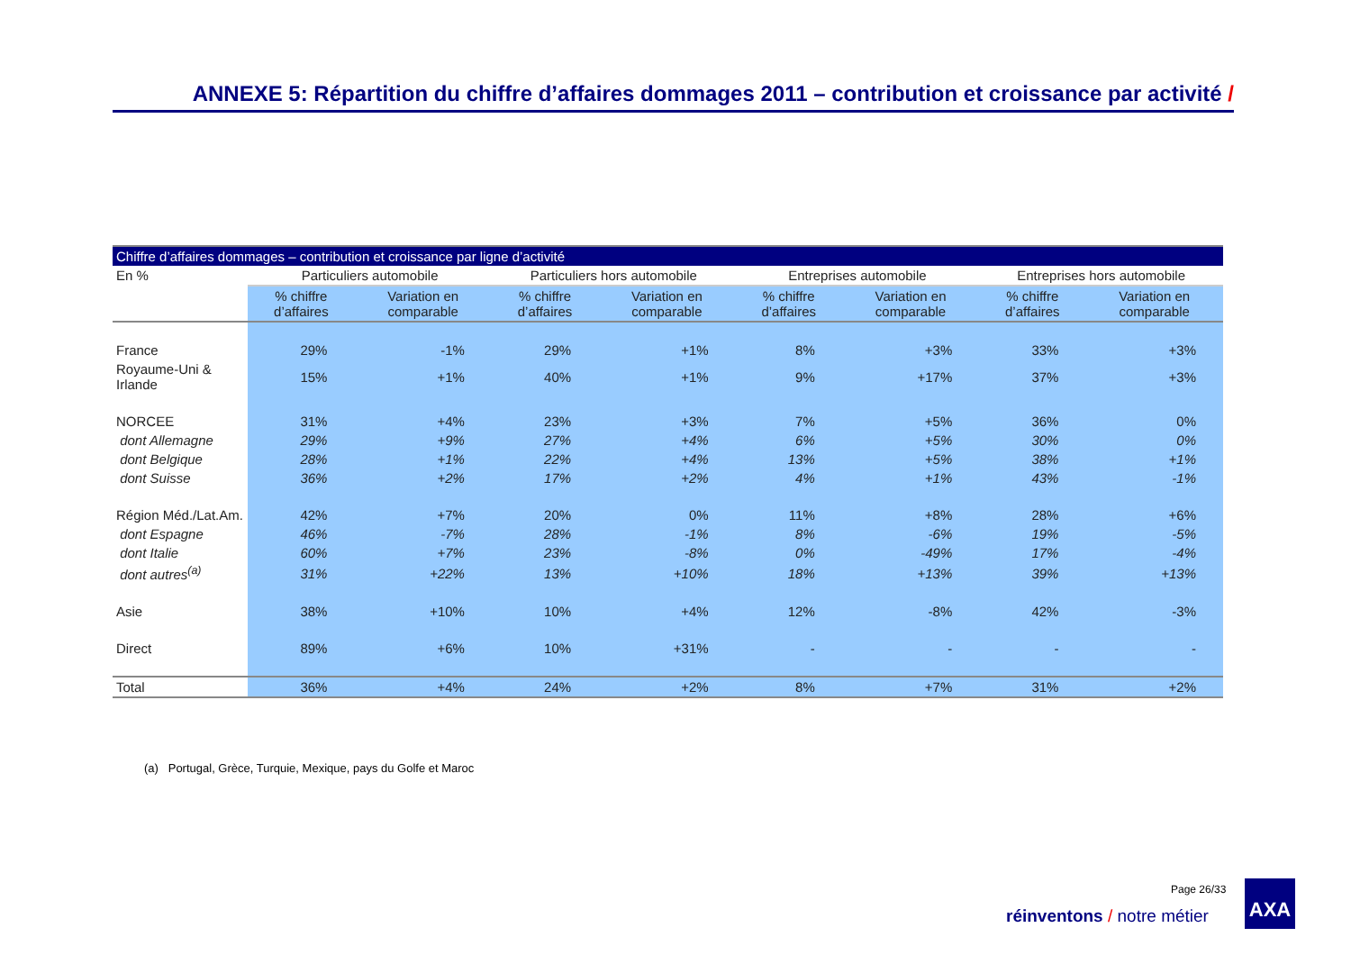ANNEXE 5: Répartition du chiffre d’affaires dommages 2011 – contribution et croissance par activité /
| Chiffre d’affaires dommages – contribution et croissance par ligne d’activité | | | | | | | | |
| --- | --- | --- | --- | --- | --- | --- | --- | --- |
| En % | Particuliers automobile | | Particuliers hors automobile | | Entreprises automobile | | Entreprises hors automobile | |
| | % chiffre d’affaires | Variation en comparable | % chiffre d’affaires | Variation en comparable | % chiffre d’affaires | Variation en comparable | % chiffre d’affaires | Variation en comparable |
| France | 29% | -1% | 29% | +1% | 8% | +3% | 33% | +3% |
| Royaume-Uni & Irlande | 15% | +1% | 40% | +1% | 9% | +17% | 37% | +3% |
| NORCEE | 31% | +4% | 23% | +3% | 7% | +5% | 36% | 0% |
| dont Allemagne | 29% | +9% | 27% | +4% | 6% | +5% | 30% | 0% |
| dont Belgique | 28% | +1% | 22% | +4% | 13% | +5% | 38% | +1% |
| dont Suisse | 36% | +2% | 17% | +2% | 4% | +1% | 43% | -1% |
| Région Méd./Lat.Am. | 42% | +7% | 20% | 0% | 11% | +8% | 28% | +6% |
| dont Espagne | 46% | -7% | 28% | -1% | 8% | -6% | 19% | -5% |
| dont Italie | 60% | +7% | 23% | -8% | 0% | -49% | 17% | -4% |
| dont autres<sup>(a)</sup> | 31% | +22% | 13% | +10% | 18% | +13% | 39% | +13% |
| Asie | 38% | +10% | 10% | +4% | 12% | -8% | 42% | -3% |
| Direct | 89% | +6% | 10% | +31% | - | - | - | - |
| Total | 36% | +4% | 24% | +2% | 8% | +7% | 31% | +2% |
(a) Portugal, Grèce, Turquie, Mexique, pays du Golfe et Maroc
Page 26/33
réinventons / notre métier
AXA